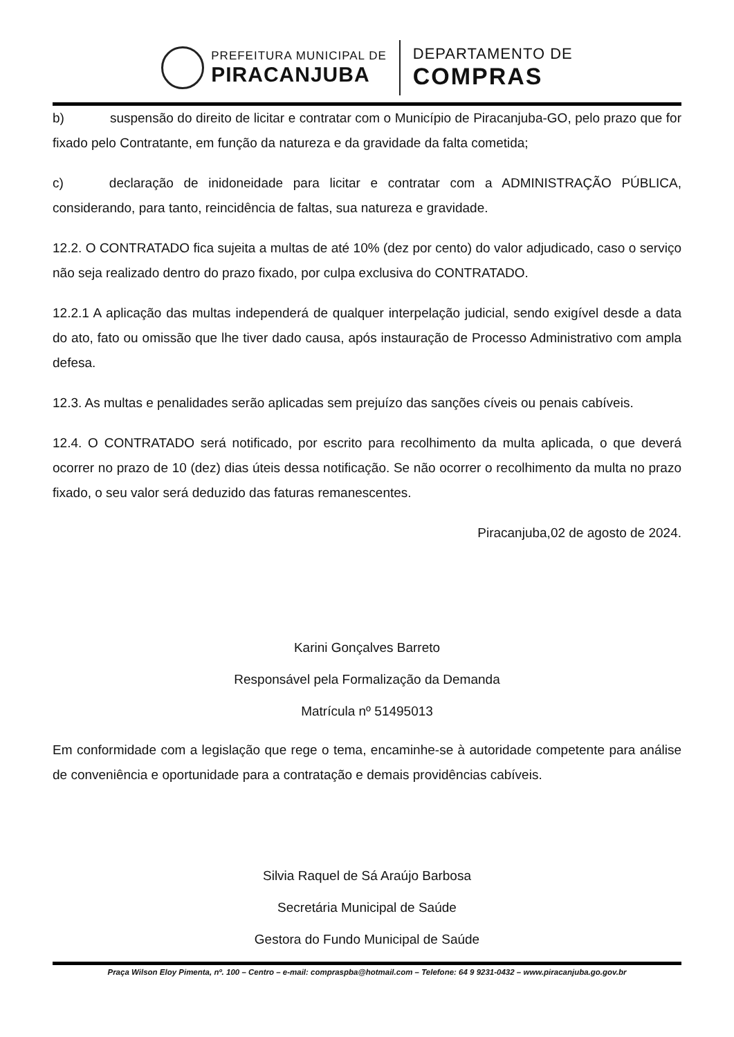PREFEITURA MUNICIPAL DE
PIRACANJUBA
DEPARTAMENTO DE
COMPRAS
b) suspensão do direito de licitar e contratar com o Município de Piracanjuba-GO, pelo prazo que for fixado pelo Contratante, em função da natureza e da gravidade da falta cometida;
c) declaração de inidoneidade para licitar e contratar com a ADMINISTRAÇÃO PÚBLICA, considerando, para tanto, reincidência de faltas, sua natureza e gravidade.
12.2. O CONTRATADO fica sujeita a multas de até 10% (dez por cento) do valor adjudicado, caso o serviço não seja realizado dentro do prazo fixado, por culpa exclusiva do CONTRATADO.
12.2.1 A aplicação das multas independerá de qualquer interpelação judicial, sendo exigível desde a data do ato, fato ou omissão que lhe tiver dado causa, após instauração de Processo Administrativo com ampla defesa.
12.3. As multas e penalidades serão aplicadas sem prejuízo das sanções cíveis ou penais cabíveis.
12.4. O CONTRATADO será notificado, por escrito para recolhimento da multa aplicada, o que deverá ocorrer no prazo de 10 (dez) dias úteis dessa notificação. Se não ocorrer o recolhimento da multa no prazo fixado, o seu valor será deduzido das faturas remanescentes.
Piracanjuba,02 de agosto de 2024.
Karini Gonçalves Barreto
Responsável pela Formalização da Demanda
Matrícula nº 51495013
Em conformidade com a legislação que rege o tema, encaminhe-se à autoridade competente para análise de conveniência e oportunidade para a contratação e demais providências cabíveis.
Silvia Raquel de Sá Araújo Barbosa
Secretária Municipal de Saúde
Gestora do Fundo Municipal de Saúde
Praça Wilson Eloy Pimenta, nº. 100 – Centro – e-mail: compraspba@hotmail.com – Telefone: 64 9 9231-0432 – www.piracanjuba.go.gov.br